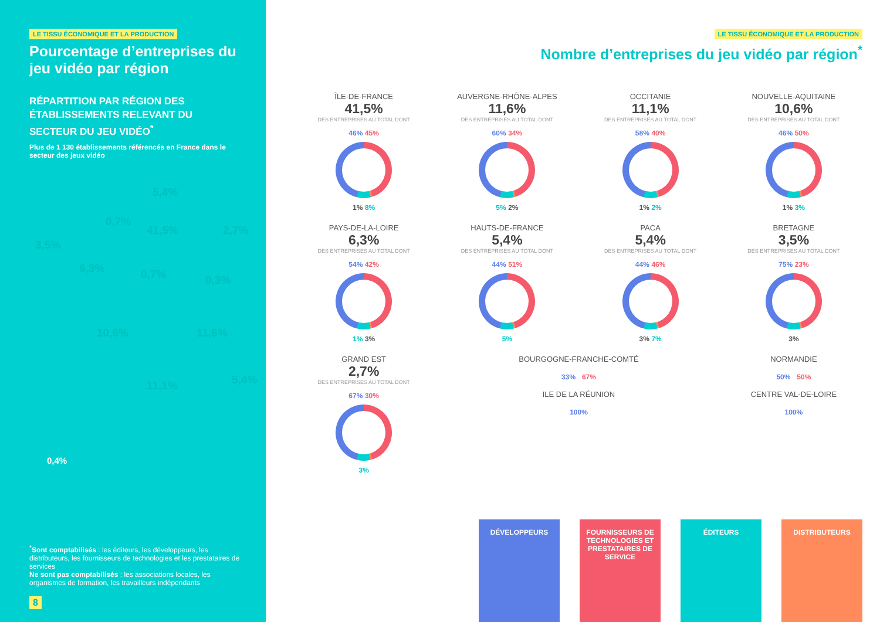LE TISSU ÉCONOMIQUE ET LA PRODUCTION
Pourcentage d’entreprises du jeu vidéo par région
RÉPARTITION PAR RÉGION DES ÉTABLISSEMENTS RELEVANT DU SECTEUR DU JEU VIDÉO<sup>*</sup>
Plus de 1 130 établissements référencés en France dans le secteur des jeux vidéo
5,4%
0,7%
41,5% 2,7%
3,5%
6,3% 0,7% 0,3%
10,6% 11,6%
11,1% 5,4%
0,4%
<sup>*</sup> Sont comptabilisés : les éditeurs, les développeurs, les distributeurs, les fournisseurs de technologies et les prestataires de services
Ne sont pas comptabilisés : les associations locales, les organismes de formation, les travailleurs indépendants
8
LE TISSU ÉCONOMIQUE ET LA PRODUCTION
Nombre d’entreprises du jeu vidéo par région<sup>*</sup>
ÎLE-DE-FRANCE
41,5%
DES ENTREPRISES AU TOTAL DONT
46% 45%
1% 8%
AUVERGNE-RHÔNE-ALPES
11,6%
DES ENTREPRISES AU TOTAL DONT
60% 34%
5% 2%
OCCITANIE
11,1%
DES ENTREPRISES AU TOTAL DONT
58% 40%
1% 2%
NOUVELLE-AQUITAINE
10,6%
DES ENTREPRISES AU TOTAL DONT
46% 50%
1% 3%
PAYS-DE-LA-LOIRE
6,3%
DES ENTREPRISES AU TOTAL DONT
54% 42%
1% 3%
HAUTS-DE-FRANCE
5,4%
DES ENTREPRISES AU TOTAL DONT
44% 51%
5%
PACA
5,4%
DES ENTREPRISES AU TOTAL DONT
44% 46%
3% 7%
BRETAGNE
3,5%
DES ENTREPRISES AU TOTAL DONT
75% 23%
3%
GRAND EST
2,7%
DES ENTREPRISES AU TOTAL DONT
67% 30%
3%
BOURGOGNE-FRANCHE-COMTÉ
33% 67%
ILE DE LA RÉUNION
100%
NORMANDIE
50% 50%
CENTRE VAL-DE-LOIRE
100%
DÉVELOPPEURS FOURNISSEURS DE TECHNOLOGIES ET PRESTATAIRES DE SERVICE
ÉDITEURS DISTRIBUTEURS